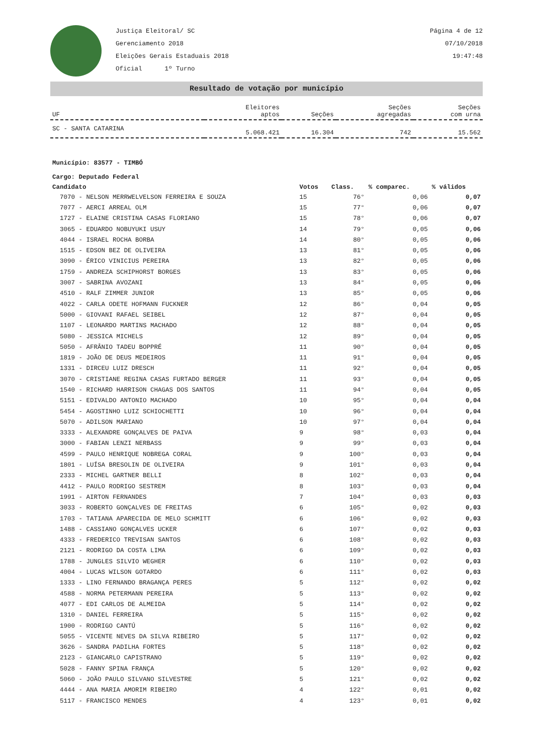Justiça Eleitoral/ SC
Gerenciamento 2018
Eleições Gerais Estaduais 2018
Oficial 1º Turno
Página 4 de 12
07/10/2018
19:47:48
Resultado de votação por município
| UF | Eleitores aptos | Seções | Seções agregadas | Seções com urna |
| --- | --- | --- | --- | --- |
| SC - SANTA CATARINA | 5.068.421 | 16.304 | 742 | 15.562 |
Município: 83577 - TIMBÓ
Cargo: Deputado Federal
| Candidato | Votos | Class. | % comparec. | % válidos |
| --- | --- | --- | --- | --- |
| 7070 - NELSON MERRWELVELSON FERREIRA E SOUZA | 15 | 76° | 0,06 | 0,07 |
| 7077 - AERCI ARREAL OLM | 15 | 77° | 0,06 | 0,07 |
| 1727 - ELAINE CRISTINA CASAS FLORIANO | 15 | 78° | 0,06 | 0,07 |
| 3065 - EDUARDO NOBUYUKI USUY | 14 | 79° | 0,05 | 0,06 |
| 4044 - ISRAEL ROCHA BORBA | 14 | 80° | 0,05 | 0,06 |
| 1515 - EDSON BEZ DE OLIVEIRA | 13 | 81° | 0,05 | 0,06 |
| 3090 - ÉRICO VINICIUS PEREIRA | 13 | 82° | 0,05 | 0,06 |
| 1759 - ANDREZA SCHIPHORST BORGES | 13 | 83° | 0,05 | 0,06 |
| 3007 - SABRINA AVOZANI | 13 | 84° | 0,05 | 0,06 |
| 4510 - RALF ZIMMER JUNIOR | 13 | 85° | 0,05 | 0,06 |
| 4022 - CARLA ODETE HOFMANN FUCKNER | 12 | 86° | 0,04 | 0,05 |
| 5000 - GIOVANI RAFAEL SEIBEL | 12 | 87° | 0,04 | 0,05 |
| 1107 - LEONARDO MARTINS MACHADO | 12 | 88° | 0,04 | 0,05 |
| 5080 - JESSICA MICHELS | 12 | 89° | 0,04 | 0,05 |
| 5050 - AFRÂNIO TADEU BOPPRÉ | 11 | 90° | 0,04 | 0,05 |
| 1819 - JOÃO DE DEUS MEDEIROS | 11 | 91° | 0,04 | 0,05 |
| 1331 - DIRCEU LUIZ DRESCH | 11 | 92° | 0,04 | 0,05 |
| 3070 - CRISTIANE REGINA CASAS FURTADO BERGER | 11 | 93° | 0,04 | 0,05 |
| 1540 - RICHARD HARRISON CHAGAS DOS SANTOS | 11 | 94° | 0,04 | 0,05 |
| 5151 - EDIVALDO ANTONIO MACHADO | 10 | 95° | 0,04 | 0,04 |
| 5454 - AGOSTINHO LUIZ SCHIOCHETTI | 10 | 96° | 0,04 | 0,04 |
| 5070 - ADILSON MARIANO | 10 | 97° | 0,04 | 0,04 |
| 3333 - ALEXANDRE GONÇALVES DE PAIVA | 9 | 98° | 0,03 | 0,04 |
| 3000 - FABIAN LENZI NERBASS | 9 | 99° | 0,03 | 0,04 |
| 4599 - PAULO HENRIQUE NOBREGA CORAL | 9 | 100° | 0,03 | 0,04 |
| 1801 - LUÍSA BRESOLIN DE OLIVEIRA | 9 | 101° | 0,03 | 0,04 |
| 2333 - MICHEL GARTNER BELLI | 8 | 102° | 0,03 | 0,04 |
| 4412 - PAULO RODRIGO SESTREM | 8 | 103° | 0,03 | 0,04 |
| 1991 - AIRTON FERNANDES | 7 | 104° | 0,03 | 0,03 |
| 3033 - ROBERTO GONÇALVES DE FREITAS | 6 | 105° | 0,02 | 0,03 |
| 1703 - TATIANA APARECIDA DE MELO SCHMITT | 6 | 106° | 0,02 | 0,03 |
| 1488 - CASSIANO GONÇALVES UCKER | 6 | 107° | 0,02 | 0,03 |
| 4333 - FREDERICO TREVISAN SANTOS | 6 | 108° | 0,02 | 0,03 |
| 2121 - RODRIGO DA COSTA LIMA | 6 | 109° | 0,02 | 0,03 |
| 1788 - JUNGLES SILVIO WEGHER | 6 | 110° | 0,02 | 0,03 |
| 4004 - LUCAS WILSON GOTARDO | 6 | 111° | 0,02 | 0,03 |
| 1333 - LINO FERNANDO BRAGANÇA PERES | 5 | 112° | 0,02 | 0,02 |
| 4588 - NORMA PETERMANN PEREIRA | 5 | 113° | 0,02 | 0,02 |
| 4077 - EDI CARLOS DE ALMEIDA | 5 | 114° | 0,02 | 0,02 |
| 1310 - DANIEL FERREIRA | 5 | 115° | 0,02 | 0,02 |
| 1900 - RODRIGO CANTÚ | 5 | 116° | 0,02 | 0,02 |
| 5055 - VICENTE NEVES DA SILVA RIBEIRO | 5 | 117° | 0,02 | 0,02 |
| 3626 - SANDRA PADILHA FORTES | 5 | 118° | 0,02 | 0,02 |
| 2123 - GIANCARLO CAPISTRANO | 5 | 119° | 0,02 | 0,02 |
| 5028 - FANNY SPINA FRANÇA | 5 | 120° | 0,02 | 0,02 |
| 5060 - JOÃO PAULO SILVANO SILVESTRE | 5 | 121° | 0,02 | 0,02 |
| 4444 - ANA MARIA AMORIM RIBEIRO | 4 | 122° | 0,01 | 0,02 |
| 5117 - FRANCISCO MENDES | 4 | 123° | 0,01 | 0,02 |